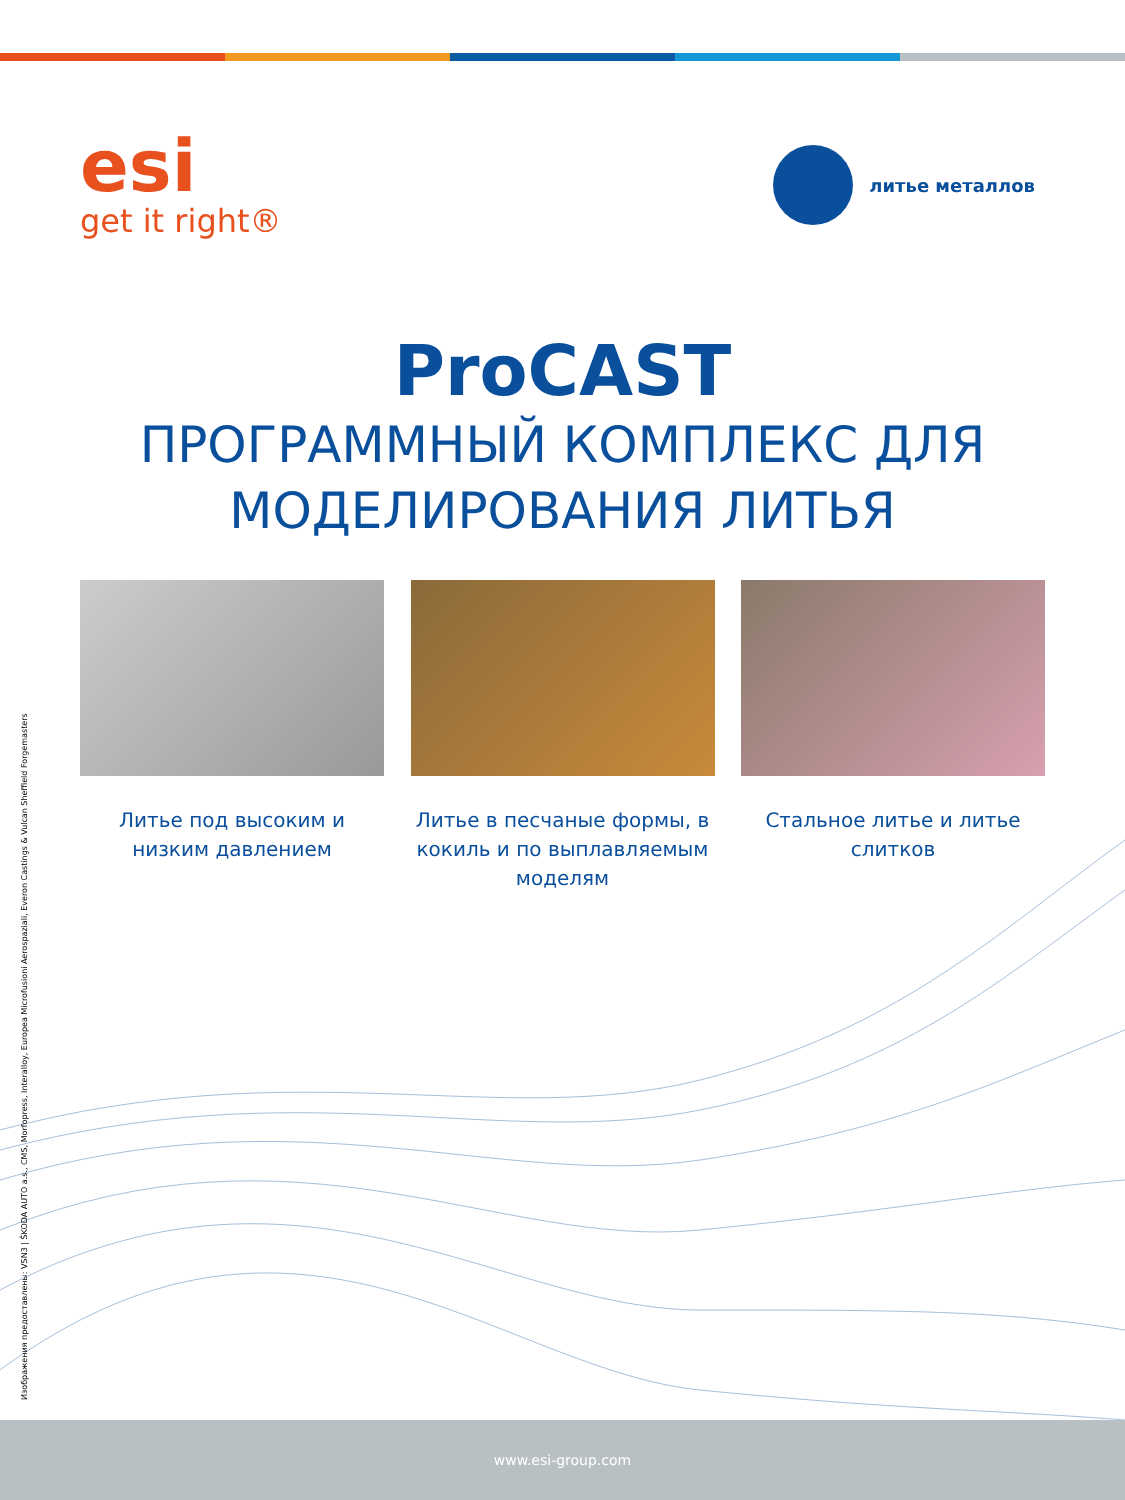esi
get it right®
литье металлов
ProCAST
ПРОГРАММНЫЙ КОМПЛЕКС ДЛЯ
МОДЕЛИРОВАНИЯ ЛИТЬЯ
Литье под высоким и низким давлением
Литье в песчаные формы, в кокиль и по выплавляемым моделям
Стальное литье и литье слитков
Изображения предоставлены: VSN3 | ŠKODA AUTO a.s., CMS, Morfopress, Interalloy, Europea Microfusioni Aerospaziali, Everon Castings & Vulcan Sheffield Forgemasters
www.esi-group.com